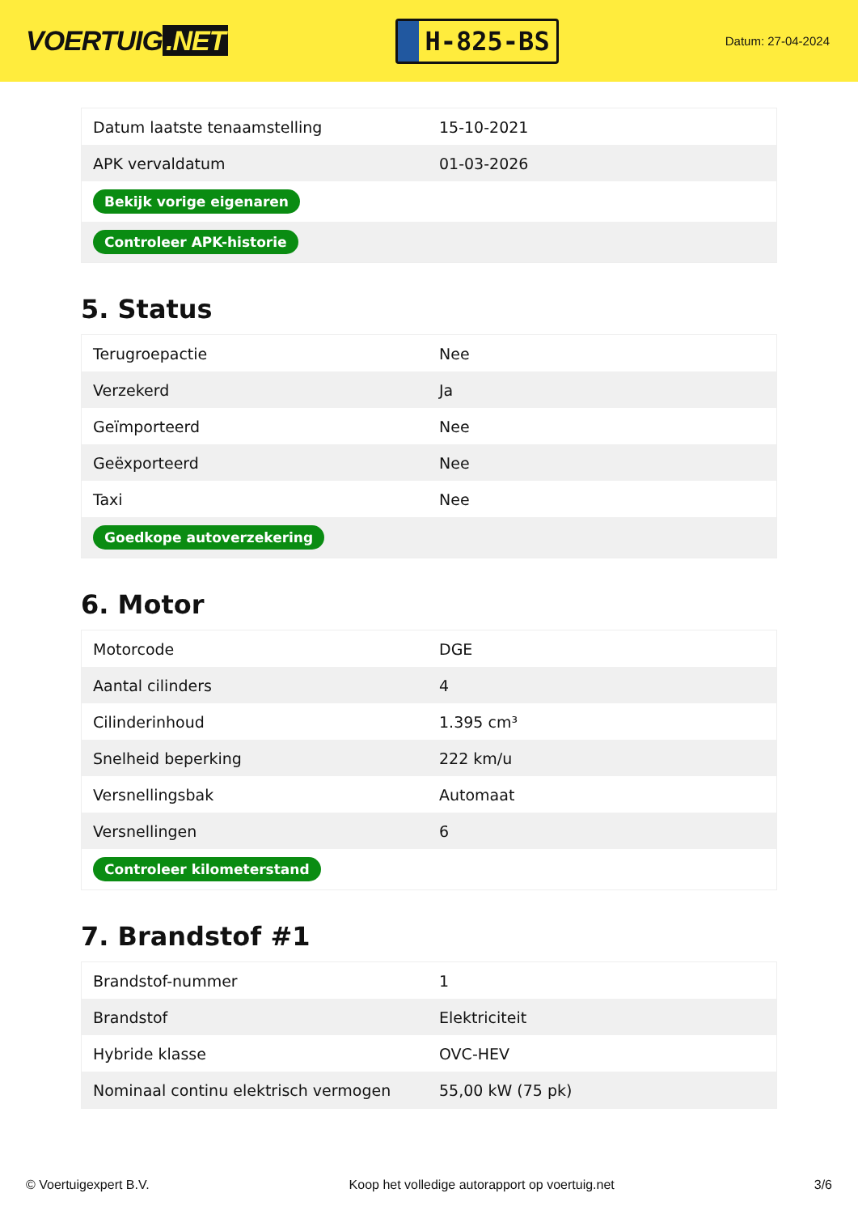VOERTUIG.NET
H-825-BS
Datum: 27-04-2024
| Datum laatste tenaamstelling | 15-10-2021 |
| APK vervaldatum | 01-03-2026 |
| Bekijk vorige eigenaren | |
| Controleer APK-historie | |
5. Status
| Terugroepactie | Nee |
| Verzekerd | Ja |
| Geïmporteerd | Nee |
| Geëxporteerd | Nee |
| Taxi | Nee |
| Goedkope autoverzekering | |
6. Motor
| Motorcode | DGE |
| Aantal cilinders | 4 |
| Cilinderinhoud | 1.395 cm³ |
| Snelheid beperking | 222 km/u |
| Versnellingsbak | Automaat |
| Versnellingen | 6 |
| Controleer kilometerstand | |
7. Brandstof #1
| Brandstof-nummer | 1 |
| Brandstof | Elektriciteit |
| Hybride klasse | OVC-HEV |
| Nominaal continu elektrisch vermogen | 55,00 kW (75 pk) |
© Voertuigexpert B.V. Koop het volledige autorapport op voertuig.net 3/6